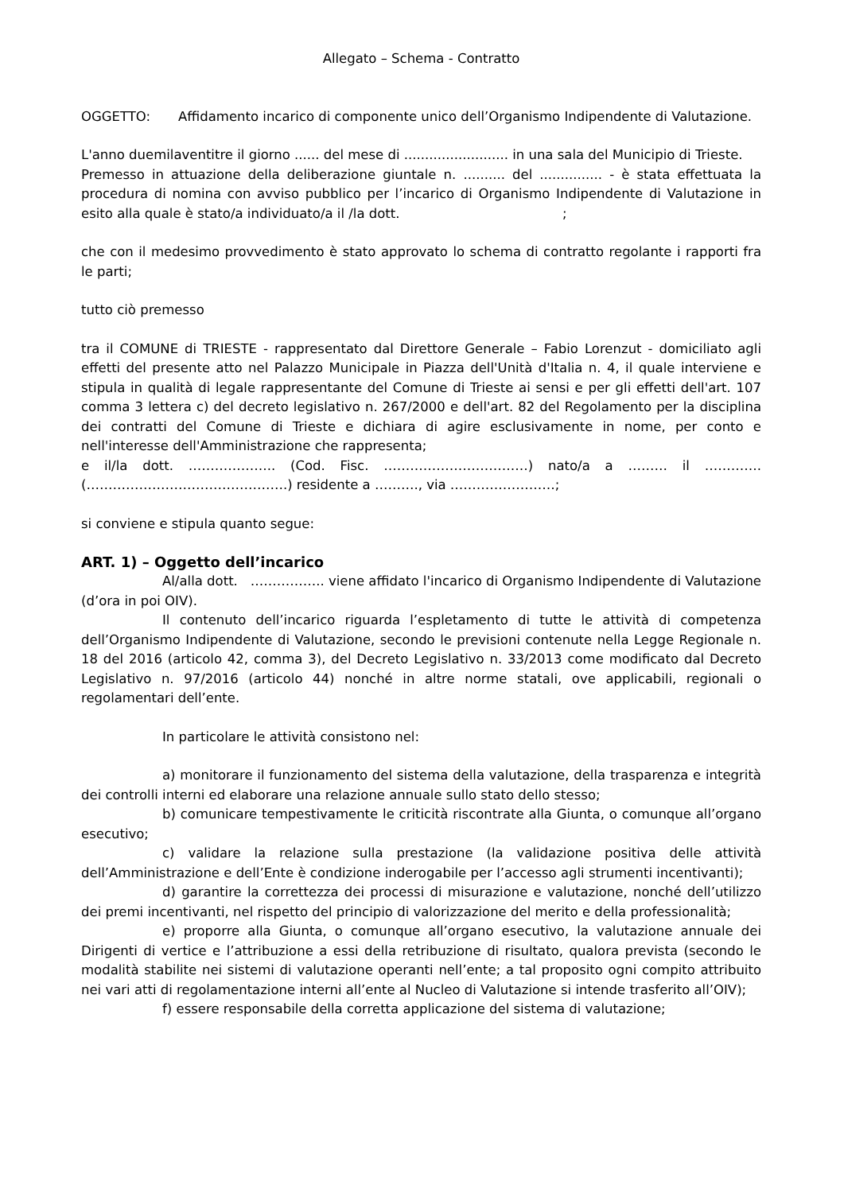Allegato – Schema - Contratto
OGGETTO: Affidamento incarico di componente unico dell’Organismo Indipendente di Valutazione.
L'anno duemilaventitre il giorno ...... del mese di ......................... in una sala del Municipio di Trieste.
Premesso in attuazione della deliberazione giuntale n. .......... del ............... - è stata effettuata la procedura di nomina con avviso pubblico per l’incarico di Organismo Indipendente di Valutazione in esito alla quale è stato/a individuato/a il /la dott. ;
che con il medesimo provvedimento è stato approvato lo schema di contratto regolante i rapporti fra le parti;
tutto ciò premesso
tra il COMUNE di TRIESTE - rappresentato dal Direttore Generale – Fabio Lorenzut - domiciliato agli effetti del presente atto nel Palazzo Municipale in Piazza dell'Unità d'Italia n. 4, il quale interviene e stipula in qualità di legale rappresentante del Comune di Trieste ai sensi e per gli effetti dell'art. 107 comma 3 lettera c) del decreto legislativo n. 267/2000 e dell'art. 82 del Regolamento per la disciplina dei contratti del Comune di Trieste e dichiara di agire esclusivamente in nome, per conto e nell'interesse dell'Amministrazione che rappresenta;
e il/la dott. ……………….. (Cod. Fisc. ……………………………) nato/a a ……… il …………. (……………………………………….) residente a ………., via ……………………;
si conviene e stipula quanto segue:
ART. 1) – Oggetto dell’incarico
Al/alla dott. …………….. viene affidato l'incarico di Organismo Indipendente di Valutazione (d’ora in poi OIV).
Il contenuto dell’incarico riguarda l’espletamento di tutte le attività di competenza dell’Organismo Indipendente di Valutazione, secondo le previsioni contenute nella Legge Regionale n. 18 del 2016 (articolo 42, comma 3), del Decreto Legislativo n. 33/2013 come modificato dal Decreto Legislativo n. 97/2016 (articolo 44) nonché in altre norme statali, ove applicabili, regionali o regolamentari dell’ente.
In particolare le attività consistono nel:
a) monitorare il funzionamento del sistema della valutazione, della trasparenza e integrità dei controlli interni ed elaborare una relazione annuale sullo stato dello stesso;
b) comunicare tempestivamente le criticità riscontrate alla Giunta, o comunque all’organo esecutivo;
c) validare la relazione sulla prestazione (la validazione positiva delle attività dell’Amministrazione e dell’Ente è condizione inderogabile per l’accesso agli strumenti incentivanti);
d) garantire la correttezza dei processi di misurazione e valutazione, nonché dell’utilizzo dei premi incentivanti, nel rispetto del principio di valorizzazione del merito e della professionalità;
e) proporre alla Giunta, o comunque all’organo esecutivo, la valutazione annuale dei Dirigenti di vertice e l’attribuzione a essi della retribuzione di risultato, qualora prevista (secondo le modalità stabilite nei sistemi di valutazione operanti nell’ente; a tal proposito ogni compito attribuito nei vari atti di regolamentazione interni all’ente al Nucleo di Valutazione si intende trasferito all’OIV);
f) essere responsabile della corretta applicazione del sistema di valutazione;